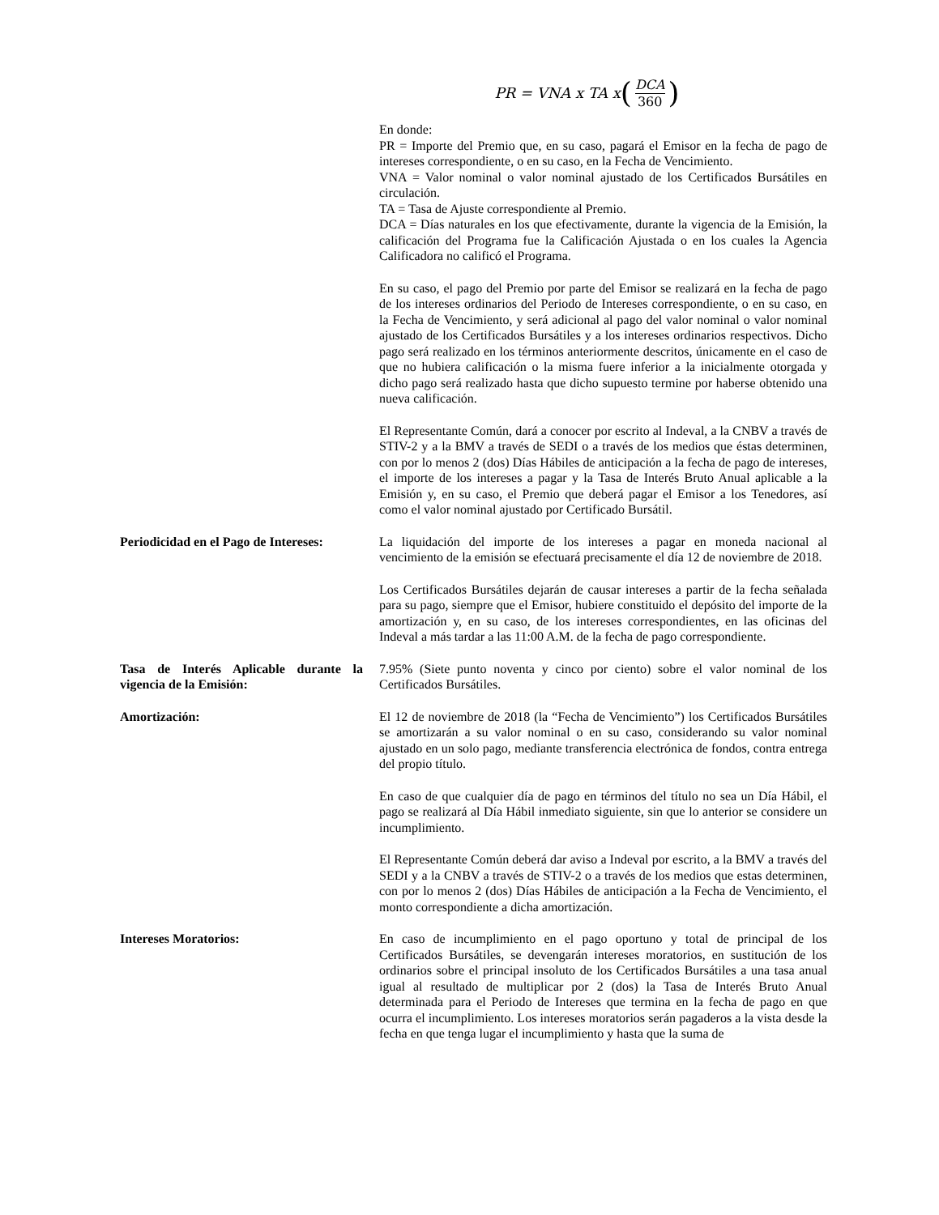PR = VNA x TA x (DCA 360)
En donde:
PR = Importe del Premio que, en su caso, pagará el Emisor en la fecha de pago de intereses correspondiente, o en su caso, en la Fecha de Vencimiento.
VNA = Valor nominal o valor nominal ajustado de los Certificados Bursátiles en circulación.
TA = Tasa de Ajuste correspondiente al Premio.
DCA = Días naturales en los que efectivamente, durante la vigencia de la Emisión, la calificación del Programa fue la Calificación Ajustada o en los cuales la Agencia Calificadora no calificó el Programa.
En su caso, el pago del Premio por parte del Emisor se realizará en la fecha de pago de los intereses ordinarios del Periodo de Intereses correspondiente, o en su caso, en la Fecha de Vencimiento, y será adicional al pago del valor nominal o valor nominal ajustado de los Certificados Bursátiles y a los intereses ordinarios respectivos. Dicho pago será realizado en los términos anteriormente descritos, únicamente en el caso de que no hubiera calificación o la misma fuere inferior a la inicialmente otorgada y dicho pago será realizado hasta que dicho supuesto termine por haberse obtenido una nueva calificación.
El Representante Común, dará a conocer por escrito al Indeval, a la CNBV a través de STIV-2 y a la BMV a través de SEDI o a través de los medios que éstas determinen, con por lo menos 2 (dos) Días Hábiles de anticipación a la fecha de pago de intereses, el importe de los intereses a pagar y la Tasa de Interés Bruto Anual aplicable a la Emisión y, en su caso, el Premio que deberá pagar el Emisor a los Tenedores, así como el valor nominal ajustado por Certificado Bursátil.
Periodicidad en el Pago de Intereses:
La liquidación del importe de los intereses a pagar en moneda nacional al vencimiento de la emisión se efectuará precisamente el día 12 de noviembre de 2018.
Los Certificados Bursátiles dejarán de causar intereses a partir de la fecha señalada para su pago, siempre que el Emisor, hubiere constituido el depósito del importe de la amortización y, en su caso, de los intereses correspondientes, en las oficinas del Indeval a más tardar a las 11:00 A.M. de la fecha de pago correspondiente.
Tasa de Interés Aplicable durante la vigencia de la Emisión:
7.95% (Siete punto noventa y cinco por ciento) sobre el valor nominal de los Certificados Bursátiles.
Amortización: El 12 de noviembre de 2018 (la “Fecha de Vencimiento”) los Certificados Bursátiles se amortizarán a su valor nominal o en su caso, considerando su valor nominal ajustado en un solo pago, mediante transferencia electrónica de fondos, contra entrega del propio título.
En caso de que cualquier día de pago en términos del título no sea un Día Hábil, el pago se realizará al Día Hábil inmediato siguiente, sin que lo anterior se considere un incumplimiento.
El Representante Común deberá dar aviso a Indeval por escrito, a la BMV a través del SEDI y a la CNBV a través de STIV-2 o a través de los medios que estas determinen, con por lo menos 2 (dos) Días Hábiles de anticipación a la Fecha de Vencimiento, el monto correspondiente a dicha amortización.
Intereses Moratorios: En caso de incumplimiento en el pago oportuno y total de principal de los Certificados Bursátiles, se devengarán intereses moratorios, en sustitución de los ordinarios sobre el principal insoluto de los Certificados Bursátiles a una tasa anual igual al resultado de multiplicar por 2 (dos) la Tasa de Interés Bruto Anual determinada para el Periodo de Intereses que termina en la fecha de pago en que ocurra el incumplimiento. Los intereses moratorios serán pagaderos a la vista desde la fecha en que tenga lugar el incumplimiento y hasta que la suma de